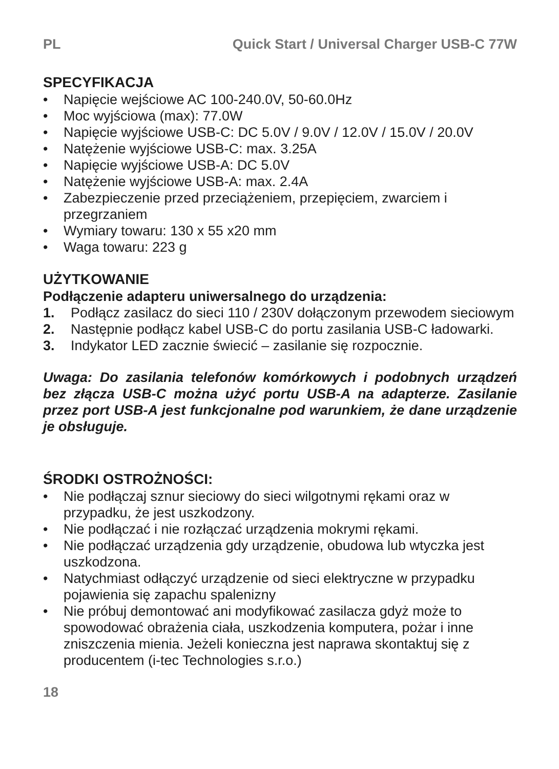PL Quick Start / Universal Charger USB-C 77W
SPECYFIKACJA
• Napięcie wejściowe AC 100-240.0V, 50-60.0Hz
• Moc wyjściowa (max): 77.0W
• Napięcie wyjściowe USB-C: DC 5.0V / 9.0V / 12.0V / 15.0V / 20.0V
• Natężenie wyjściowe USB-C: max. 3.25A
• Napięcie wyjściowe USB-A: DC 5.0V
• Natężenie wyjściowe USB-A: max. 2.4A
• Zabezpieczenie przed przeciążeniem, przepięciem, zwarciem i przegrzaniem
• Wymiary towaru: 130 x 55 x20 mm
• Waga towaru: 223 g
UŻYTKOWANIE
Podłączenie adapteru uniwersalnego do urządzenia:
1. Podłącz zasilacz do sieci 110 / 230V dołączonym przewodem sieciowym
2. Następnie podłącz kabel USB-C do portu zasilania USB-C ładowarki.
3. Indykator LED zacznie świecić – zasilanie się rozpocznie.
Uwaga: Do zasilania telefonów komórkowych i podobnych urządzeń bez złącza USB-C można użyć portu USB-A na adapterze. Zasilanie przez port USB-A jest funkcjonalne pod warunkiem, że dane urządzenie je obsługuje.
ŚRODKI OSTROŻNOŚCI:
• Nie podłączaj sznur sieciowy do sieci wilgotnymi rękami oraz w przypadku, że jest uszkodzony.
• Nie podłączać i nie rozłączać urządzenia mokrymi rękami.
• Nie podłączać urządzenia gdy urządzenie, obudowa lub wtyczka jest uszkodzona.
• Natychmiast odłączyć urządzenie od sieci elektryczne w przypadku pojawienia się zapachu spalenizny
• Nie próbuj demontować ani modyfikować zasilacza gdyż może to spowodować obrażenia ciała, uszkodzenia komputera, pożar i inne zniszczenia mienia. Jeżeli konieczna jest naprawa skontaktuj się z producentem (i-tec Technologies s.r.o.)
18